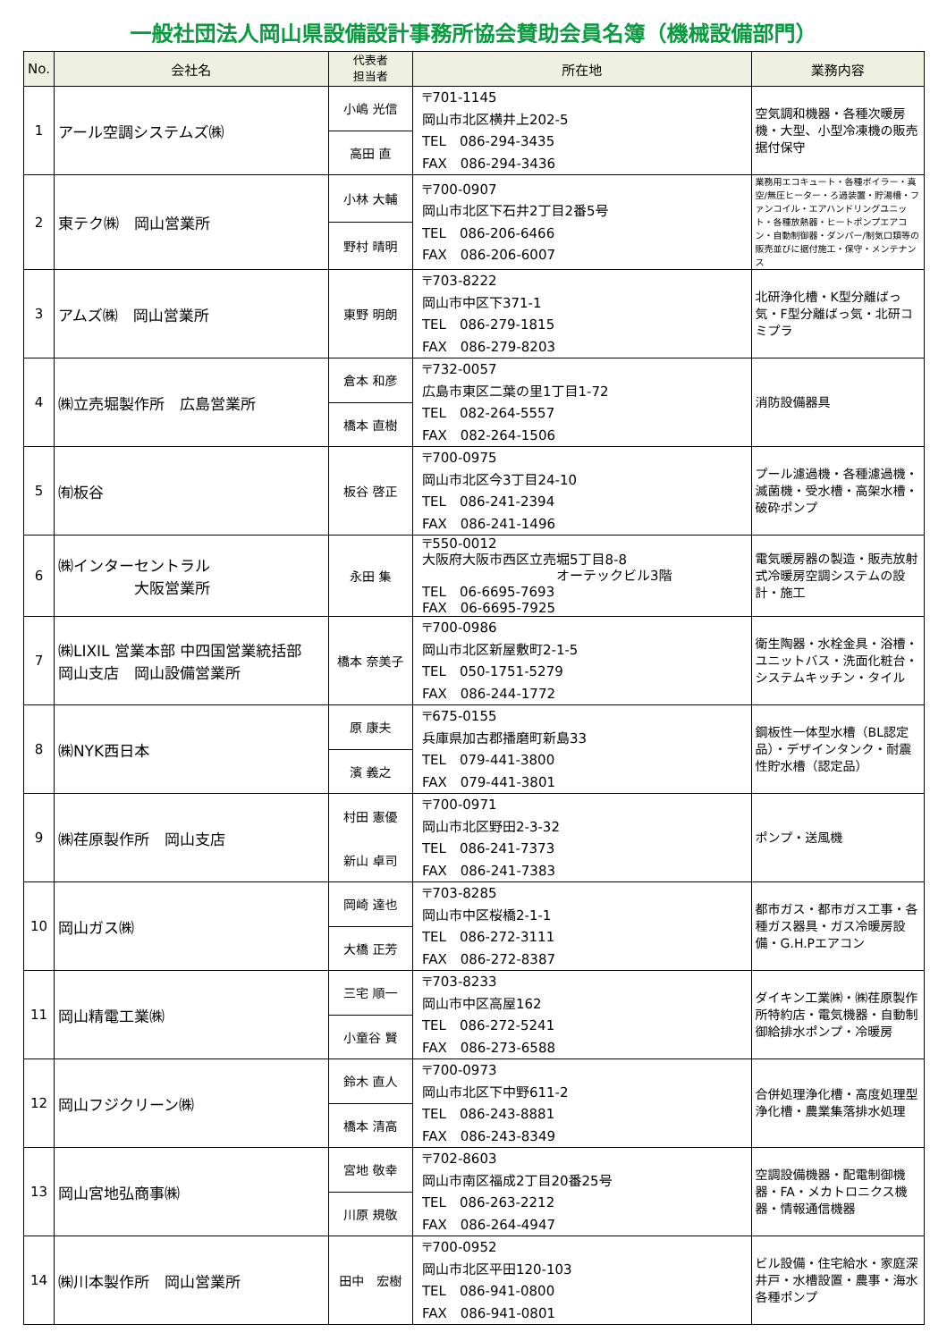一般社団法人岡山県設備設計事務所協会賛助会員名簿（機械設備部門）
| No. | 会社名 | 代表者 担当者 | 所在地 | 業務内容 |
| --- | --- | --- | --- | --- |
| 1 | アール空調システムズ㈱ | 小嶋 光信 | 〒701-1145 岡山市北区横井上202-5 TEL 086-294-3435 FAX 086-294-3436 | 空気調和機器・各種次暖房機・大型、小型冷凍機の販売据付保守 |
| | | 高田 直 | | |
| 2 | 東テク㈱ 岡山営業所 | 小林 大輔 | 〒700-0907 岡山市北区下石井2丁目2番5号 TEL 086-206-6466 FAX 086-206-6007 | 業務用エコキュート・各種ボイラー・真空/無圧ヒーター・ろ過装置・貯湯槽・ファンコイル・エアハンドリングユニット・各種放熱器・ヒートポンプエアコン・自動制御器・ダンパー/制気口類等の販売並びに据付施工・保守・メンテナンス |
| | | 野村 晴明 | | |
| 3 | アムズ㈱ 岡山営業所 | 東野 明朗 | 〒703-8222 岡山市中区下371-1 TEL 086-279-1815 FAX 086-279-8203 | 北研浄化槽・K型分離ばっ気・F型分離ばっ気・北研コミプラ |
| 4 | ㈱立売堀製作所 広島営業所 | 倉本 和彦 | 〒732-0057 広島市東区二葉の里1丁目1-72 TEL 082-264-5557 FAX 082-264-1506 | 消防設備器具 |
| | | 橋本 直樹 | | |
| 5 | ㈲板谷 | 板谷 啓正 | 〒700-0975 岡山市北区今3丁目24-10 TEL 086-241-2394 FAX 086-241-1496 | プール濾過機・各種濾過機・滅菌機・受水槽・高架水槽・破砕ポンプ |
| 6 | ㈱インターセントラル 大阪営業所 | 永田 集 | 〒550-0012 大阪府大阪市西区立売堀5丁目8-8 オーテックビル3階 TEL 06-6695-7693 FAX 06-6695-7925 | 電気暖房器の製造・販売放射式冷暖房空調システムの設計・施工 |
| 7 | ㈱LIXIL 営業本部 中四国営業統括部 岡山支店 岡山設備営業所 | 橋本 奈美子 | 〒700-0986 岡山市北区新屋敷町2-1-5 TEL 050-1751-5279 FAX 086-244-1772 | 衛生陶器・水栓金具・浴槽・ユニットバス・洗面化粧台・システムキッチン・タイル |
| 8 | ㈱NYK西日本 | 原 康夫 | 〒675-0155 兵庫県加古郡播磨町新島33 TEL 079-441-3800 FAX 079-441-3801 | 鋼板性一体型水槽（BL認定品）・デザインタンク・耐震性貯水槽（認定品） |
| | | 濱 義之 | | |
| 9 | ㈱荏原製作所 岡山支店 | 村田 憲優 | 〒700-0971 岡山市北区野田2-3-32 TEL 086-241-7373 FAX 086-241-7383 | ポンプ・送風機 |
| | | 新山 卓司 | | |
| 10 | 岡山ガス㈱ | 岡崎 達也 | 〒703-8285 岡山市中区桜橋2-1-1 TEL 086-272-3111 FAX 086-272-8387 | 都市ガス・都市ガス工事・各種ガス器具・ガス冷暖房設備・G.H.Pエアコン |
| | | 大橋 正芳 | | |
| 11 | 岡山精電工業㈱ | 三宅 順一 | 〒703-8233 岡山市中区高屋162 TEL 086-272-5241 FAX 086-273-6588 | ダイキン工業㈱・㈱荏原製作所特約店・電気機器・自動制御給排水ポンプ・冷暖房 |
| | | 小童谷 賢 | | |
| 12 | 岡山フジクリーン㈱ | 鈴木 直人 | 〒700-0973 岡山市北区下中野611-2 TEL 086-243-8881 FAX 086-243-8349 | 合併処理浄化槽・高度処理型浄化槽・農業集落排水処理 |
| | | 橋本 清高 | | |
| 13 | 岡山宮地弘商事㈱ | 宮地 敬幸 | 〒702-8603 岡山市南区福成2丁目20番25号 TEL 086-263-2212 FAX 086-264-4947 | 空調設備機器・配電制御機器・FA・メカトロニクス機器・情報通信機器 |
| | | 川原 規敬 | | |
| 14 | ㈱川本製作所 岡山営業所 | 田中 宏樹 | 〒700-0952 岡山市北区平田120-103 TEL 086-941-0800 FAX 086-941-0801 | ビル設備・住宅給水・家庭深井戸・水槽設置・農事・海水各種ポンプ |